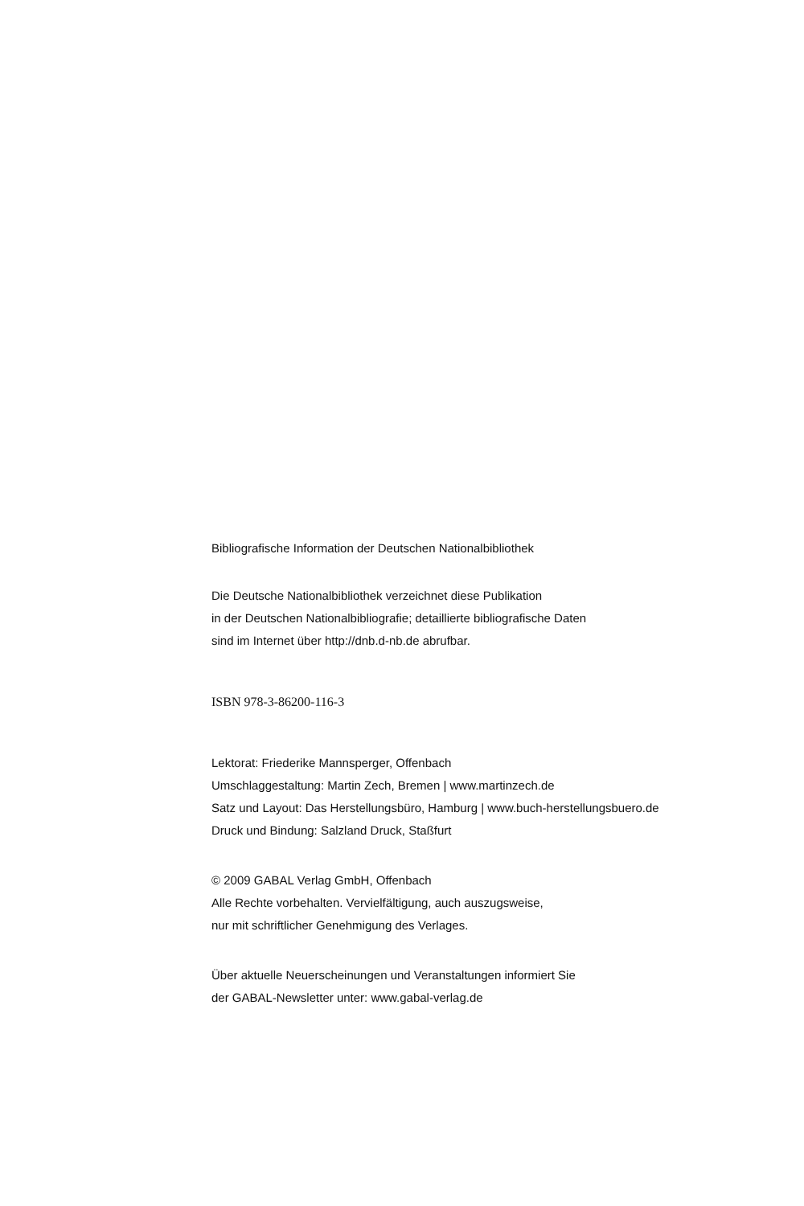Bibliografische Information der Deutschen Nationalbibliothek
Die Deutsche Nationalbibliothek verzeichnet diese Publikation
in der Deutschen Nationalbibliografie; detaillierte bibliografische Daten
sind im Internet über http://dnb.d-nb.de abrufbar.
ISBN 978-3-86200-116-3
Lektorat: Friederike Mannsperger, Offenbach
Umschlaggestaltung: Martin Zech, Bremen | www.martinzech.de
Satz und Layout: Das Herstellungsbüro, Hamburg | www.buch-herstellungsbuero.de
Druck und Bindung: Salzland Druck, Staßfurt
© 2009 GABAL Verlag GmbH, Offenbach
Alle Rechte vorbehalten. Vervielfältigung, auch auszugsweise,
nur mit schriftlicher Genehmigung des Verlages.
Über aktuelle Neuerscheinungen und Veranstaltungen informiert Sie
der GABAL-Newsletter unter: www.gabal-verlag.de